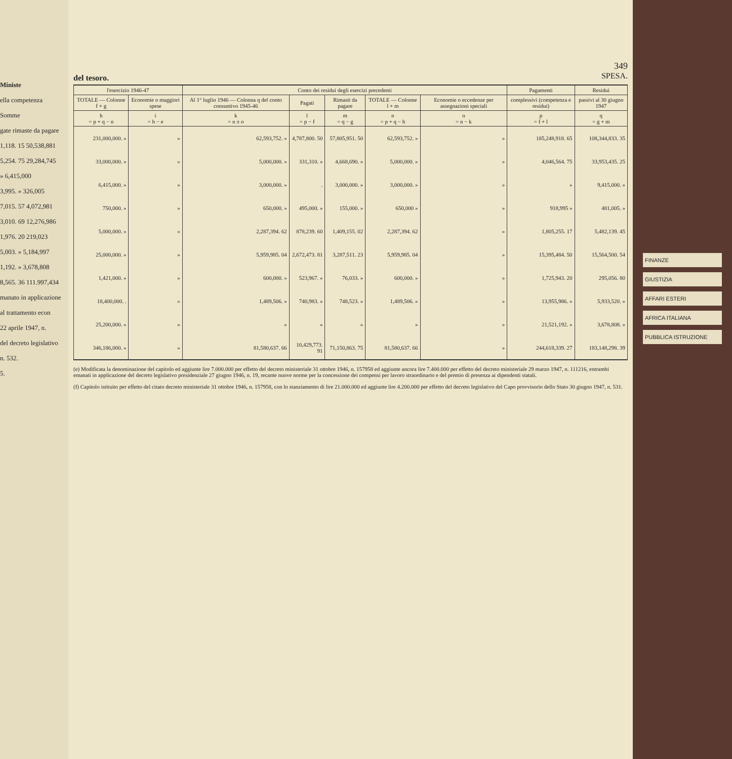Ministe
ella competenza
Somme
gate rimaste da pagare
1,118. 15 50,538,881
5,254. 75 29,284,745
» 6,415,000
3,995. » 326,005
7,015. 57 4,072,981
3,010. 69 12,276,986
1,976. 20 219,023
5,003. » 5,184,997
1,192. » 3,678,808
8,565. 36 111.997,434
manato in applicazione
al trattamento econ
22 aprile 1947, n.
del decreto legislativo
n. 532.
5.
349
del tesoro.
SPESA.
| l'esercizio 1946-47 | | Conto dei residui degli esercizi precedenti | | | | | Pagamenti | Residui |
| --- | --- | --- | --- | --- | --- | --- | --- | --- |
| TOTALE — Colonne f + g | Economie o maggiori spese | Al 1° luglio 1946 — Colonna q del conto consuntivo 1945-46 | Pagati | Rimasti da pagare | TOTALE — Colonne l + m | Economie o eccedenze per assegnazioni speciali | complessivi (competenza e residui) | passivi al 30 giugno 1947 |
| h = p + q − n | i = h − e | k = n ± o | l = p − f | m = q − g | n = p + q − h | o = n − k | p = f + l | q = g + m |
| 231,000,000. » | » | 62,593,752. » | 4,787,800. 50 | 57,805,951. 50 | 62,593,752. » | » | 185,248,918. 65 | 108,344,833. 35 |
| 33,000,000. » | » | 5,000,000. » | 331,310. » | 4,668,690. » | 5,000,000. » | » | 4,046,564. 75 | 33,953,435. 25 |
| 6,415,000. » | » | 3,000,000. » | . | 3,000,000. » | 3,000,000. » | » | » | 9,415,000. » |
| 750,000. » | » | 650,000. » | 495,000. » | 155,000. » | 650,000 » | » | 918,995 » | 481,005. » |
| 5,000,000. » | » | 2,287,394. 62 | 878,239. 60 | 1,409,155. 02 | 2,287,394. 62 | » | 1,805,255. 17 | 5,482,139. 45 |
| 25,000,000. » | » | 5,959,985. 04 | 2,672,473. 81 | 3,287,511. 23 | 5,959,985. 04 | » | 15,395,484. 50 | 15,564,500. 54 |
| 1,421,000. » | » | 600,000. » | 523,967. » | 76,033. » | 600,000. » | » | 1,725,943. 20 | 295,056. 80 |
| 18,400,000. . | » | 1,489,506. » | 740,983. » | 748,523. » | 1,489,506. » | » | 13,955,986. » | 5,933,520. » |
| 25,200,000. » | » | » | » | » | » | » | 21,521,192. » | 3,678,808. » |
| 346,186,000. » | » | 81,580,637. 66 | 10,429,773. 91 | 71,150,863. 75 | 81,580,637. 66 | » | 244,618,339. 27 | 183,148,298. 39 |
(e) Modificata la denominazione del capitolo ed aggiunte lire 7.000.000 per effetto del decreto ministeriale 31 ottobre 1946, n. 157958 ed aggiunte ancora lire 7.400.000 per effetto del decreto ministeriale 29 marzo 1947, n. 111216, entrambi emanati in applicazione del decreto legislativo presidenziale 27 giugno 1946, n. 19, recante nuove norme per la concessione dei compensi per lavoro straordinario e del premio di presenza ai dipendenti statali.
(f) Capitolo istituito per effetto del citato decreto ministeriale 31 ottobre 1946, n. 157958, con lo stanziamento di lire 21.000.000 ed aggiunte lire 4.200.000 per effetto del decreto legislativo del Capo provvisorio dello Stato 30 giugno 1947, n. 531.
FINANZE
GIUSTIZIA
AFFARI ESTERI
AFRICA ITALIANA
PUBBLICA ISTRUZIONE